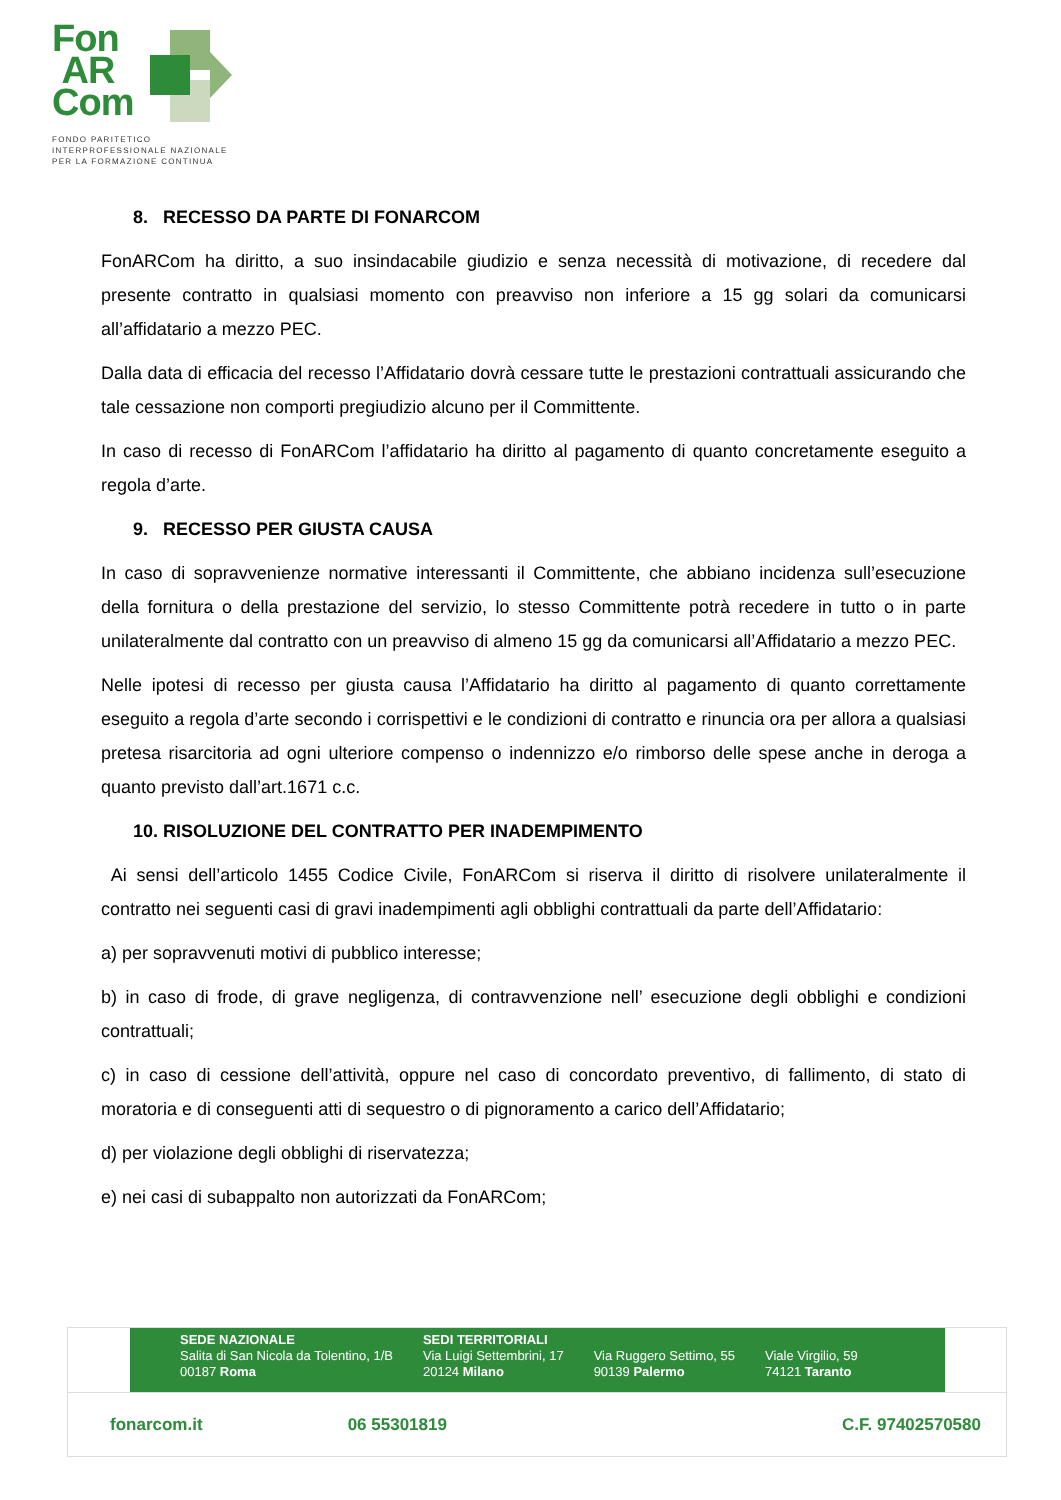Fon
AR
Com
FONDO PARITETICO
INTERPROFESSIONALE NAZIONALE
PER LA FORMAZIONE CONTINUA
8. RECESSO DA PARTE DI FONARCOM
FonARCom ha diritto, a suo insindacabile giudizio e senza necessità di motivazione, di recedere dal presente contratto in qualsiasi momento con preavviso non inferiore a 15 gg solari da comunicarsi all’affidatario a mezzo PEC.
Dalla data di efficacia del recesso l’Affidatario dovrà cessare tutte le prestazioni contrattuali assicurando che tale cessazione non comporti pregiudizio alcuno per il Committente.
In caso di recesso di FonARCom l’affidatario ha diritto al pagamento di quanto concretamente eseguito a regola d’arte.
9. RECESSO PER GIUSTA CAUSA
In caso di sopravvenienze normative interessanti il Committente, che abbiano incidenza sull’esecuzione della fornitura o della prestazione del servizio, lo stesso Committente potrà recedere in tutto o in parte unilateralmente dal contratto con un preavviso di almeno 15 gg da comunicarsi all’Affidatario a mezzo PEC.
Nelle ipotesi di recesso per giusta causa l’Affidatario ha diritto al pagamento di quanto correttamente eseguito a regola d’arte secondo i corrispettivi e le condizioni di contratto e rinuncia ora per allora a qualsiasi pretesa risarcitoria ad ogni ulteriore compenso o indennizzo e/o rimborso delle spese anche in deroga a quanto previsto dall’art.1671 c.c.
10. RISOLUZIONE DEL CONTRATTO PER INADEMPIMENTO
Ai sensi dell’articolo 1455 Codice Civile, FonARCom si riserva il diritto di risolvere unilateralmente il contratto nei seguenti casi di gravi inadempimenti agli obblighi contrattuali da parte dell’Affidatario:
a) per sopravvenuti motivi di pubblico interesse;
b) in caso di frode, di grave negligenza, di contravvenzione nell’ esecuzione degli obblighi e condizioni contrattuali;
c) in caso di cessione dell’attività, oppure nel caso di concordato preventivo, di fallimento, di stato di moratoria e di conseguenti atti di sequestro o di pignoramento a carico dell’Affidatario;
d) per violazione degli obblighi di riservatezza;
e) nei casi di subappalto non autorizzati da FonARCom;
SEDE NAZIONALE
Salita di San Nicola da Tolentino, 1/B
00187 Roma
SEDI TERRITORIALI
Via Luigi Settembrini, 17
20124 Milano
Via Ruggero Settimo, 55
90139 Palermo
Viale Virgilio, 59
74121 Taranto
fonarcom.it 06 55301819 C.F. 97402570580